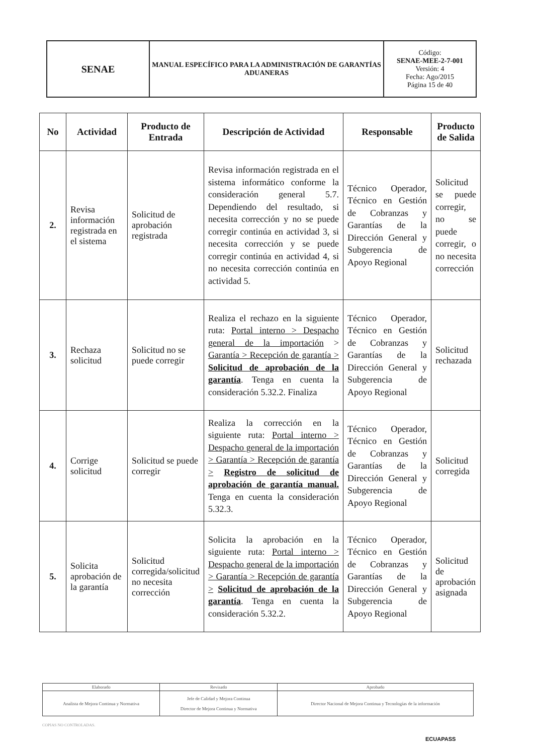| SENAE | MANUAL ESPECÍFICO PARA LA ADMINISTRACIÓN DE GARANTÍAS ADUANERAS | Código: SENAE-MEE-2-7-001 Versión: 4 Fecha: Ago/2015 Página 15 de 40 |
| No | Actividad | Producto de Entrada | Descripción de Actividad | Responsable | Producto de Salida |
| --- | --- | --- | --- | --- | --- |
| 2. | Revisa información registrada en el sistema | Solicitud de aprobación registrada | Revisa información registrada en el sistema informático conforme la consideración general 5.7. Dependiendo del resultado, si necesita corrección y no se puede corregir continúa en actividad 3, si necesita corrección y se puede corregir continúa en actividad 4, si no necesita corrección continúa en actividad 5. | Técnico Operador, Técnico en Gestión de Cobranzas y Garantías de la Dirección General y Subgerencia de Apoyo Regional | Solicitud se puede corregir, no se puede corregir, o no necesita corrección |
| 3. | Rechaza solicitud | Solicitud no se puede corregir | Realiza el rechazo en la siguiente ruta: Portal interno > Despacho general de la importación > Garantía > Recepción de garantía > Solicitud de aprobación de la garantía . Tenga en cuenta la consideración 5.32.2. Finaliza | Técnico Operador, Técnico en Gestión de Cobranzas y Garantías de la Dirección General y Subgerencia de Apoyo Regional | Solicitud rechazada |
| 4. | Corrige solicitud | Solicitud se puede corregir | Realiza la corrección en la siguiente ruta: Portal interno > Despacho general de la importación > Garantía > Recepción de garantía > Registro de solicitud de aprobación de garantía manual. Tenga en cuenta la consideración 5.32.3. | Técnico Operador, Técnico en Gestión de Cobranzas y Garantías de la Dirección General y Subgerencia de Apoyo Regional | Solicitud corregida |
| 5. | Solicita aprobación de la garantía | Solicitud corregida/solicitud no necesita corrección | Solicita la aprobación en la siguiente ruta: Portal interno > Despacho general de la importación > Garantía > Recepción de garantía > Solicitud de aprobación de la garantía . Tenga en cuenta la consideración 5.32.2. | Técnico Operador, Técnico en Gestión de Cobranzas y Garantías de la Dirección General y Subgerencia de Apoyo Regional | Solicitud de aprobación asignada |
| Elaborado | Revisado | Aprobado |
| Analista de Mejora Continua y Normativa | Jefe de Calidad y Mejora Continua Director de Mejora Continua y Normativa | Director Nacional de Mejora Continua y Tecnologías de la información |
COPIAS NO CONTROLADAS.
ECUAPASS